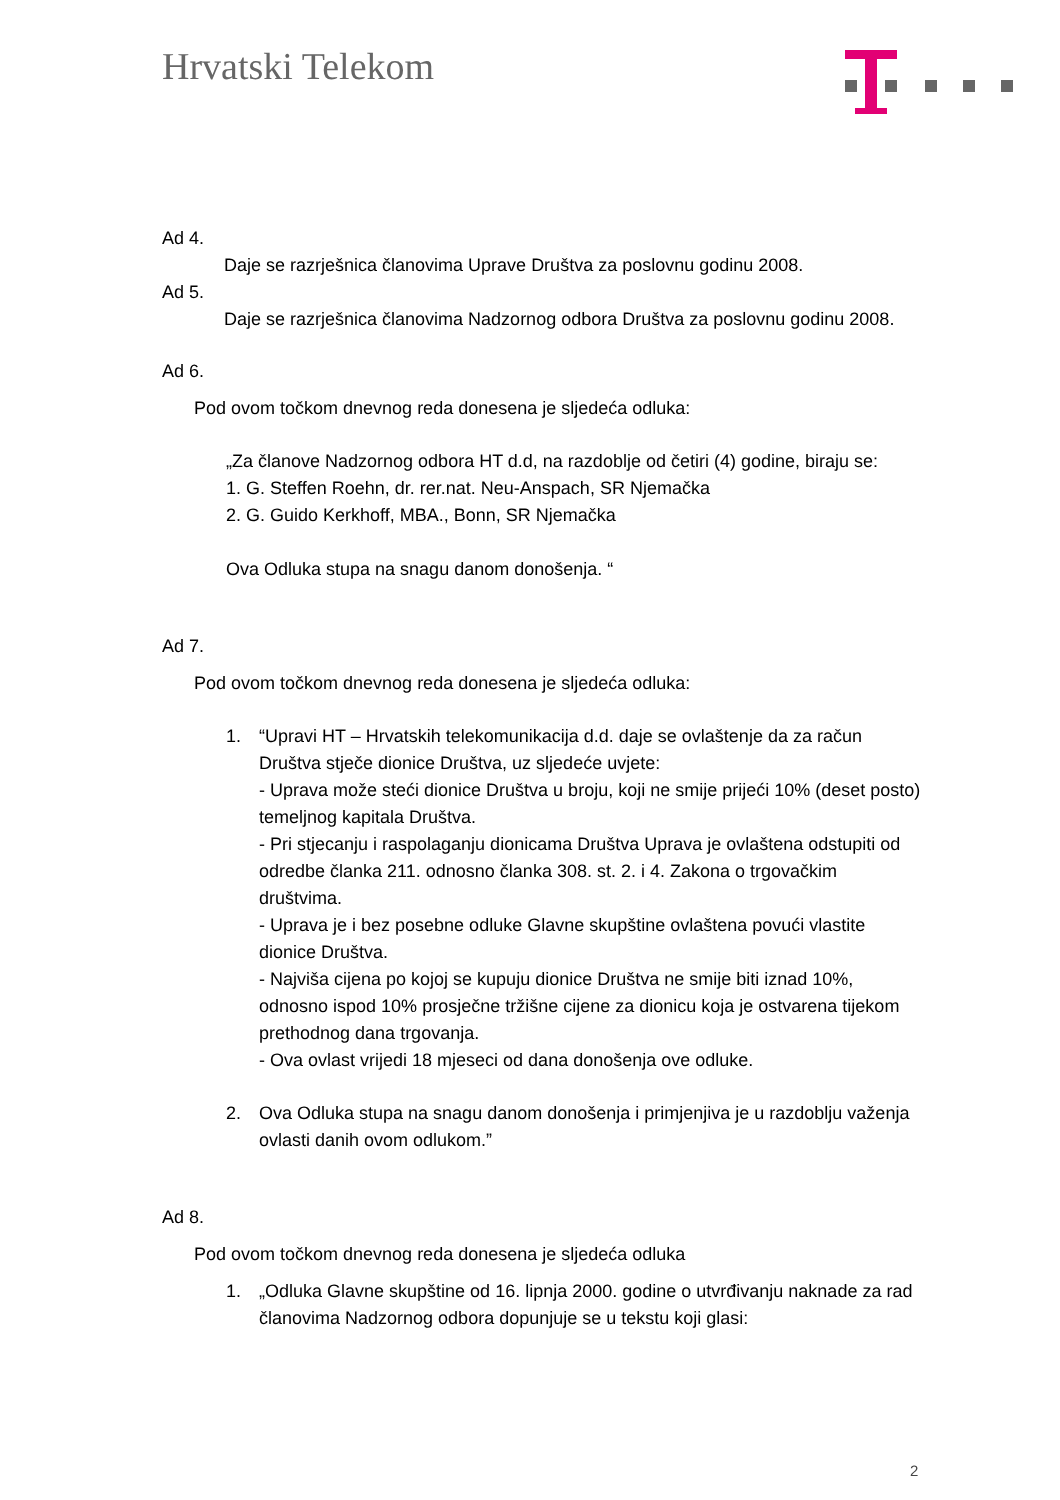Hrvatski Telekom
Ad 4.
Daje se razrješnica članovima Uprave Društva za poslovnu godinu 2008.
Ad 5.
Daje se razrješnica članovima Nadzornog odbora Društva za poslovnu godinu 2008.
Ad 6.
Pod ovom točkom dnevnog reda donesena je sljedeća odluka:
„Za članove Nadzornog odbora HT d.d, na razdoblje od četiri (4) godine, biraju se:
1. G. Steffen Roehn, dr. rer.nat. Neu-Anspach, SR Njemačka
2. G. Guido Kerkhoff, MBA., Bonn, SR Njemačka
Ova Odluka stupa na snagu danom donošenja. “
Ad 7.
Pod ovom točkom dnevnog reda donesena je sljedeća odluka:
1. “Upravi HT – Hrvatskih telekomunikacija d.d. daje se ovlaštenje da za račun Društva stječe dionice Društva, uz sljedeće uvjete:
- Uprava može steći dionice Društva u broju, koji ne smije prijeći 10% (deset posto) temeljnog kapitala Društva.
- Pri stjecanju i raspolaganju dionicama Društva Uprava je ovlaštena odstupiti od odredbe članka 211. odnosno članka 308. st. 2. i 4. Zakona o trgovačkim društvima.
- Uprava je i bez posebne odluke Glavne skupštine ovlaštena povući vlastite dionice Društva.
- Najviša cijena po kojoj se kupuju dionice Društva ne smije biti iznad 10%, odnosno ispod 10% prosječne tržišne cijene za dionicu koja je ostvarena tijekom prethodnog dana trgovanja.
- Ova ovlast vrijedi 18 mjeseci od dana donošenja ove odluke.
2. Ova Odluka stupa na snagu danom donošenja i primjenjiva je u razdoblju važenja ovlasti danih ovom odlukom.”
Ad 8.
Pod ovom točkom dnevnog reda donesena je sljedeća odluka
1. „Odluka Glavne skupštine od 16. lipnja 2000. godine o utvrđivanju naknade za rad članovima Nadzornog odbora dopunjuje se u tekstu koji glasi:
2